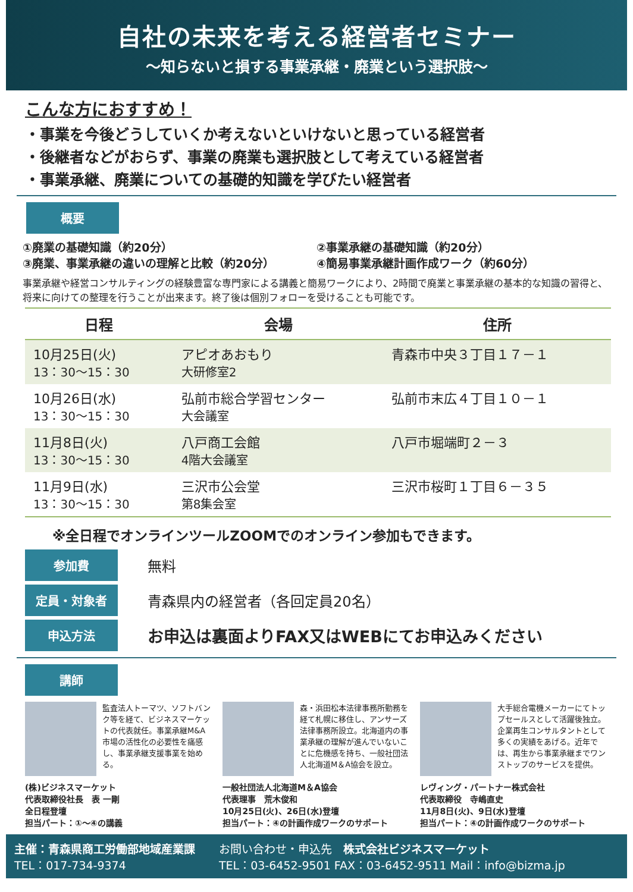自社の未来を考える経営者セミナー
～知らないと損する事業承継・廃業という選択肢～
こんな方におすすめ！
・事業を今後どうしていくか考えないといけないと思っている経営者
・後継者などがおらず、事業の廃業も選択肢として考えている経営者
・事業承継、廃業についての基礎的知識を学びたい経営者
概要
①廃業の基礎知識（約20分）
②事業承継の基礎知識（約20分）
③廃業、事業承継の違いの理解と比較（約20分）
④簡易事業承継計画作成ワーク（約60分）
事業承継や経営コンサルティングの経験豊富な専門家による講義と簡易ワークにより、2時間で廃業と事業承継の基本的な知識の習得と、将来に向けての整理を行うことが出来ます。終了後は個別フォローを受けることも可能です。
| 日程 | 会場 | 住所 |
| --- | --- | --- |
| 10月25日(火) 13：30～15：30 | アピオあおもり 大研修室2 | 青森市中央３丁目１７－１ |
| 10月26日(水) 13：30～15：30 | 弘前市総合学習センター 大会議室 | 弘前市末広４丁目１０－１ |
| 11月8日(火) 13：30～15：30 | 八戸商工会館 4階大会議室 | 八戸市堀端町２－３ |
| 11月9日(水) 13：30～15：30 | 三沢市公会堂 第8集会室 | 三沢市桜町１丁目６－３５ |
※全日程でオンラインツールZOOMでのオンライン参加もできます。
参加費 無料
定員・対象者 青森県内の経営者（各回定員20名）
申込方法 お申込は裏面よりFAX又はWEBにてお申込みください
講師
監査法人トーマツ、ソフトバンク等を経て、ビジネスマーケットの代表就任。事業承継M&A市場の活性化の必要性を痛感し、事業承継支援事業を始める。
(株)ビジネスマーケット
代表取締役社長　表 一剛
全日程登壇
担当パート：①～④の講義
森・浜田松本法律事務所勤務を経て札幌に移住し、アンサーズ法律事務所設立。北海道内の事業承継の理解が進んでいないことに危機感を持ち、一般社団法人北海道M＆A協会を設立。
一般社団法人北海道M＆A協会
代表理事　荒木俊和
10月25日(火)、26日(水)登壇
担当パート：④の計画作成ワークのサポート
大手総合電機メーカーにてトップセールスとして活躍後独立。企業再生コンサルタントとして多くの実績をあげる。近年では、再生から事業承継までワンストップのサービスを提供。
レヴィング・パートナー株式会社
代表取締役　寺嶋直史
11月8日(火)、9日(水)登壇
担当パート：④の計画作成ワークのサポート
主催：青森県商工労働部地域産業課
TEL：017-734-9374
お問い合わせ・申込先　株式会社ビジネスマーケット
TEL：03-6452-9501 FAX：03-6452-9511 Mail：info@bizma.jp